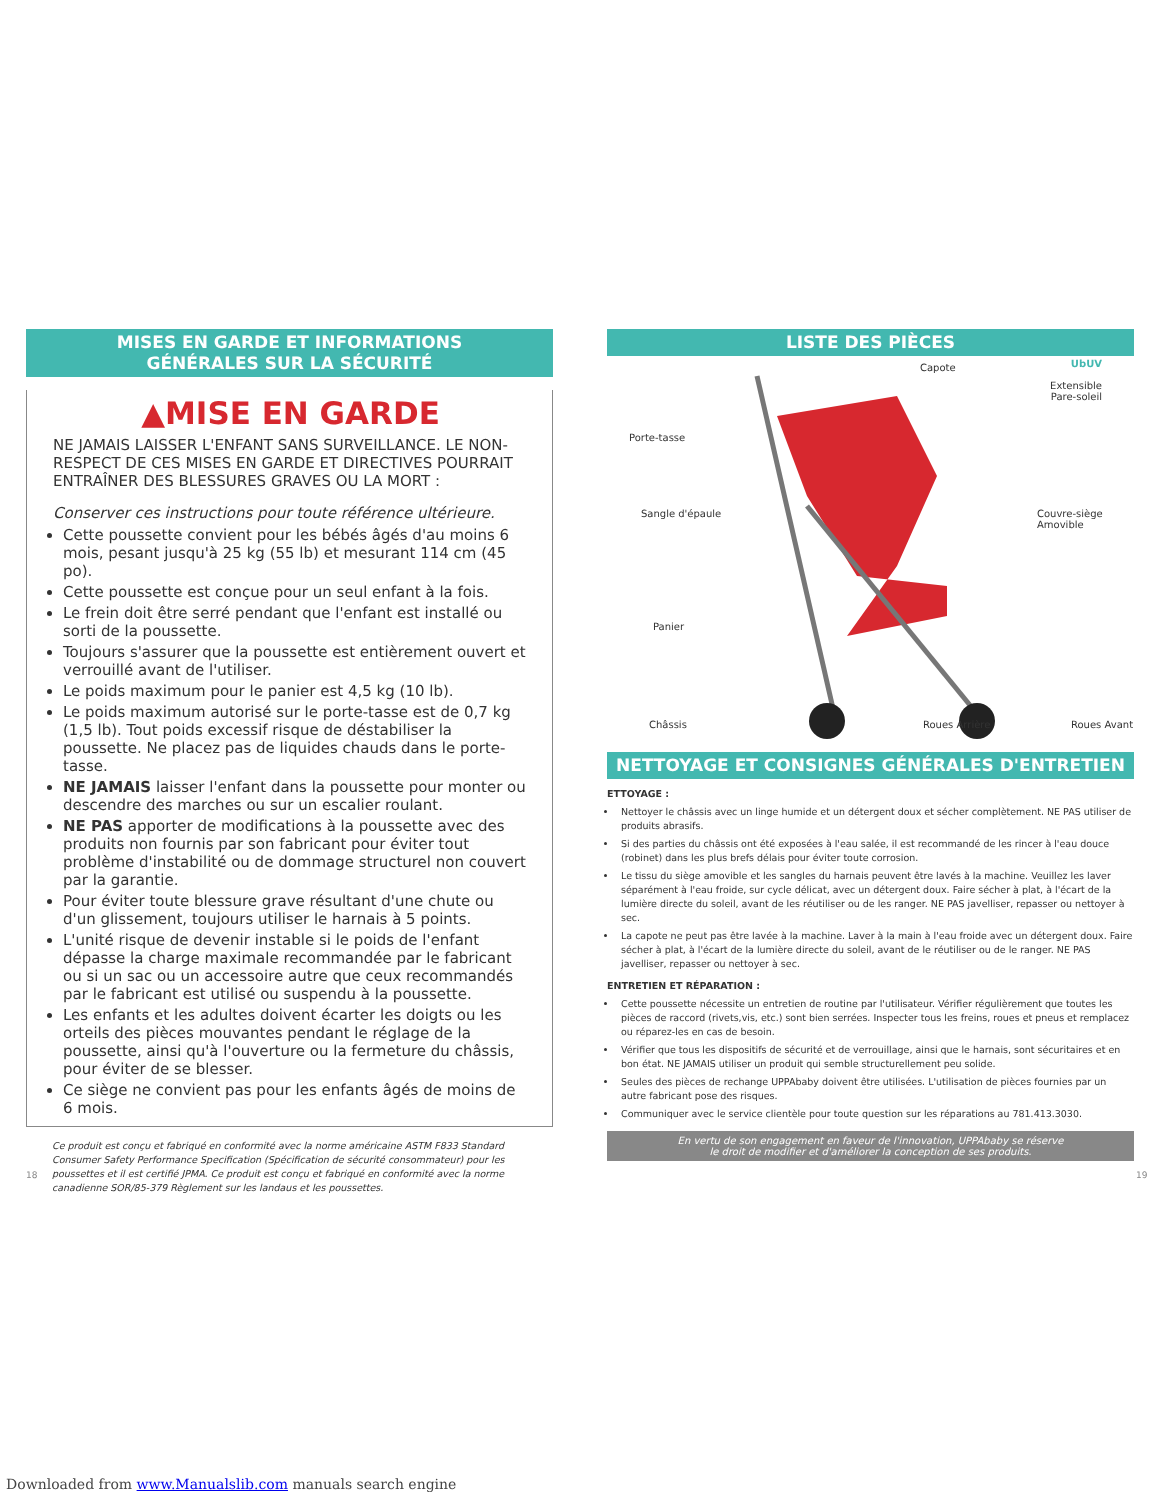MISES EN GARDE ET INFORMATIONS
GÉNÉRALES SUR LA SÉCURITÉ
▲MISE EN GARDE
NE JAMAIS LAISSER L'ENFANT SANS SURVEILLANCE. LE NON-RESPECT DE CES MISES EN GARDE ET DIRECTIVES POURRAIT ENTRAÎNER DES BLESSURES GRAVES OU LA MORT :
Conserver ces instructions pour toute référence ultérieure.
Cette poussette convient pour les bébés âgés d'au moins 6 mois, pesant jusqu'à 25 kg (55 lb) et mesurant 114 cm (45 po).
Cette poussette est conçue pour un seul enfant à la fois.
Le frein doit être serré pendant que l'enfant est installé ou sorti de la poussette.
Toujours s'assurer que la poussette est entièrement ouvert et verrouillé avant de l'utiliser.
Le poids maximum pour le panier est 4,5 kg (10 lb).
Le poids maximum autorisé sur le porte-tasse est de 0,7 kg (1,5 lb). Tout poids excessif risque de déstabiliser la poussette. Ne placez pas de liquides chauds dans le porte-tasse.
NE JAMAIS laisser l'enfant dans la poussette pour monter ou descendre des marches ou sur un escalier roulant.
NE PAS apporter de modifications à la poussette avec des produits non fournis par son fabricant pour éviter tout problème d'instabilité ou de dommage structurel non couvert par la garantie.
Pour éviter toute blessure grave résultant d'une chute ou d'un glissement, toujours utiliser le harnais à 5 points.
L'unité risque de devenir instable si le poids de l'enfant dépasse la charge maximale recommandée par le fabricant ou si un sac ou un accessoire autre que ceux recommandés par le fabricant est utilisé ou suspendu à la poussette.
Les enfants et les adultes doivent écarter les doigts ou les orteils des pièces mouvantes pendant le réglage de la poussette, ainsi qu'à l'ouverture ou la fermeture du châssis, pour éviter de se blesser.
Ce siège ne convient pas pour les enfants âgés de moins de 6 mois.
Ce produit est conçu et fabriqué en conformité avec la norme américaine ASTM F833 Standard Consumer Safety Performance Specification (Spécification de sécurité consommateur) pour les poussettes et il est certifié JPMA. Ce produit est conçu et fabriqué en conformité avec la norme canadienne SOR/85-379 Règlement sur les landaus et les poussettes.
LISTE DES PIÈCES
Capote UbUV
Extensible Pare-soleil
Porte-tasse
Sangle d'épaule Couvre-siège Amovible
Panier
Châssis Roues Arrière Roues Avant
NETTOYAGE ET CONSIGNES GÉNÉRALES D'ENTRETIEN
ETTOYAGE :
Nettoyer le châssis avec un linge humide et un détergent doux et sécher complètement. NE PAS utiliser de produits abrasifs.
Si des parties du châssis ont été exposées à l'eau salée, il est recommandé de les rincer à l'eau douce (robinet) dans les plus brefs délais pour éviter toute corrosion.
Le tissu du siège amovible et les sangles du harnais peuvent être lavés à la machine. Veuillez les laver séparément à l'eau froide, sur cycle délicat, avec un détergent doux. Faire sécher à plat, à l'écart de la lumière directe du soleil, avant de les réutiliser ou de les ranger. NE PAS javelliser, repasser ou nettoyer à sec.
La capote ne peut pas être lavée à la machine. Laver à la main à l'eau froide avec un détergent doux. Faire sécher à plat, à l'écart de la lumière directe du soleil, avant de le réutiliser ou de le ranger. NE PAS javelliser, repasser ou nettoyer à sec.
ENTRETIEN ET RÉPARATION :
Cette poussette nécessite un entretien de routine par l'utilisateur. Vérifier régulièrement que toutes les pièces de raccord (rivets,vis, etc.) sont bien serrées. Inspecter tous les freins, roues et pneus et remplacez ou réparez-les en cas de besoin.
Vérifier que tous les dispositifs de sécurité et de verrouillage, ainsi que le harnais, sont sécuritaires et en bon état. NE JAMAIS utiliser un produit qui semble structurellement peu solide.
Seules des pièces de rechange UPPAbaby doivent être utilisées. L'utilisation de pièces fournies par un autre fabricant pose des risques.
Communiquer avec le service clientèle pour toute question sur les réparations au 781.413.3030.
En vertu de son engagement en faveur de l'innovation, UPPAbaby se réserve
le droit de modifier et d'améliorer la conception de ses produits.
18 19
Downloaded from www.Manualslib.com manuals search engine